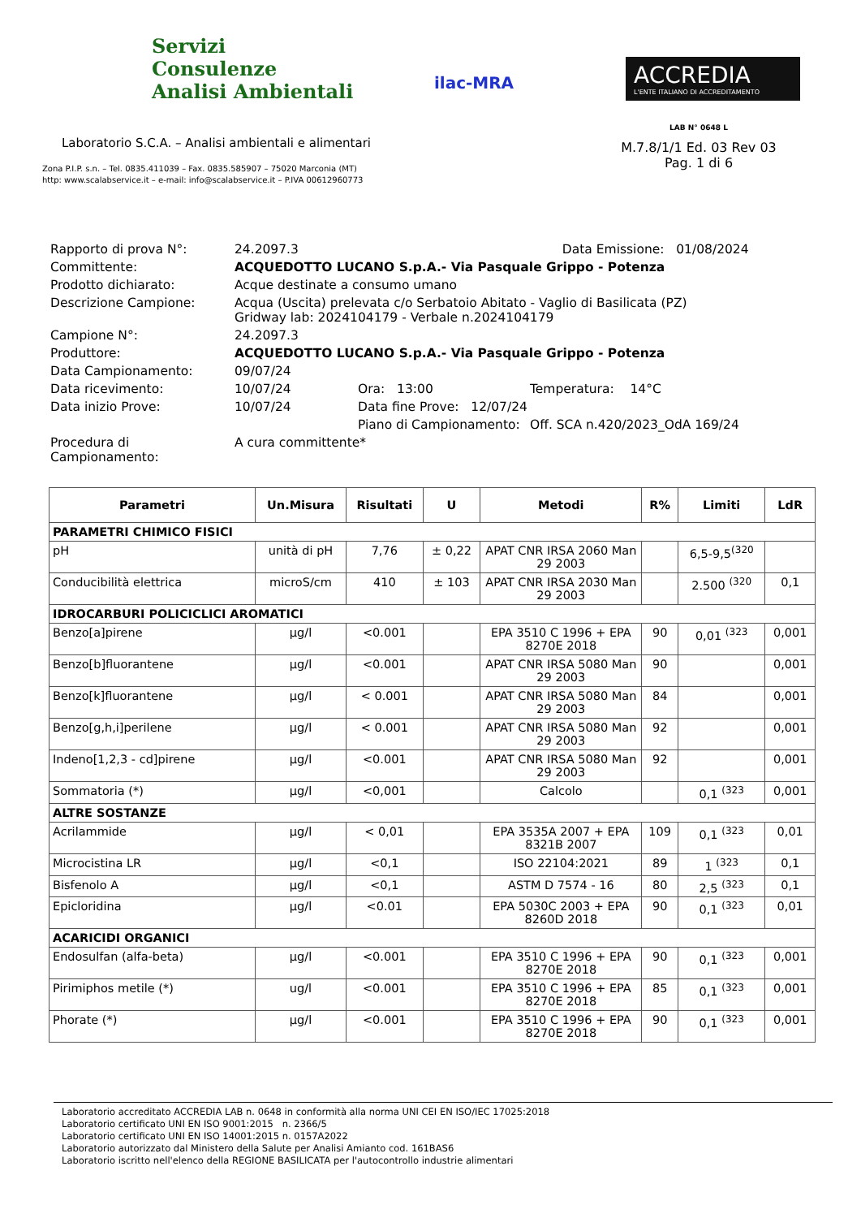Servizi
Consulenze
Analisi Ambientali
Laboratorio S.C.A. – Analisi ambientali e alimentari
Zona P.I.P. s.n. – Tel. 0835.411039 – Fax. 0835.585907 – 75020 Marconia (MT)
http: www.scalabservice.it – e-mail: info@scalabservice.it – P.IVA 00612960773
ilac-MRA
ACCREDIA
L'ENTE ITALIANO DI ACCREDITAMENTO
LAB N° 0648 L
M.7.8/1/1 Ed. 03 Rev 03
Pag. 1 di 6
| Rapporto di prova N°: | 24.2097.3 Data Emissione: 01/08/2024 | | |
| Committente: | ACQUEDOTTO LUCANO S.p.A.- Via Pasquale Grippo - Potenza | | |
| Prodotto dichiarato: | Acque destinate a consumo umano | | |
| Descrizione Campione: | Acqua (Uscita) prelevata c/o Serbatoio Abitato - Vaglio di Basilicata (PZ) Gridway lab: 2024104179 - Verbale n.2024104179 | | |
| Campione N°: | 24.2097.3 | | |
| Produttore: | ACQUEDOTTO LUCANO S.p.A.- Via Pasquale Grippo - Potenza | | |
| Data Campionamento: | 09/07/24 | | |
| Data ricevimento: | 10/07/24 | Ora: 13:00 | Temperatura: 14°C |
| Data inizio Prove: | 10/07/24 | Data fine Prove: 12/07/24 | |
| | | Piano di Campionamento: | Off. SCA n.420/2023_OdA 169/24 |
| Procedura di Campionamento: | A cura committente* | | |
| Parametri | Un.Misura | Risultati | U | Metodi | R% | Limiti | LdR |
| --- | --- | --- | --- | --- | --- | --- | --- |
| PARAMETRI CHIMICO FISICI | | | | | | | |
| pH | unità di pH | 7,76 | ± 0,22 | APAT CNR IRSA 2060 Man 29 2003 | | 6,5-9,5<sup>(320</sup> | |
| Conducibilità elettrica | microS/cm | 410 | ± 103 | APAT CNR IRSA 2030 Man 29 2003 | | 2.500 <sup>(320</sup> | 0,1 |
| IDROCARBURI POLICICLICI AROMATICI | | | | | | | |
| Benzo[a]pirene | µg/l | <0.001 | | EPA 3510 C 1996 + EPA 8270E 2018 | 90 | 0,01 <sup>(323</sup> | 0,001 |
| Benzo[b]fluorantene | µg/l | <0.001 | | APAT CNR IRSA 5080 Man 29 2003 | 90 | | 0,001 |
| Benzo[k]fluorantene | µg/l | < 0.001 | | APAT CNR IRSA 5080 Man 29 2003 | 84 | | 0,001 |
| Benzo[g,h,i]perilene | µg/l | < 0.001 | | APAT CNR IRSA 5080 Man 29 2003 | 92 | | 0,001 |
| Indeno[1,2,3 - cd]pirene | µg/l | <0.001 | | APAT CNR IRSA 5080 Man 29 2003 | 92 | | 0,001 |
| Sommatoria (*) | µg/l | <0,001 | | Calcolo | | 0,1 <sup>(323</sup> | 0,001 |
| ALTRE SOSTANZE | | | | | | | |
| Acrilammide | µg/l | < 0,01 | | EPA 3535A 2007 + EPA 8321B 2007 | 109 | 0,1 <sup>(323</sup> | 0,01 |
| Microcistina LR | µg/l | <0,1 | | ISO 22104:2021 | 89 | 1 <sup>(323</sup> | 0,1 |
| Bisfenolo A | µg/l | <0,1 | | ASTM D 7574 - 16 | 80 | 2,5 <sup>(323</sup> | 0,1 |
| Epicloridina | µg/l | <0.01 | | EPA 5030C 2003 + EPA 8260D 2018 | 90 | 0,1 <sup>(323</sup> | 0,01 |
| ACARICIDI ORGANICI | | | | | | | |
| Endosulfan (alfa-beta) | µg/l | <0.001 | | EPA 3510 C 1996 + EPA 8270E 2018 | 90 | 0,1 <sup>(323</sup> | 0,001 |
| Pirimiphos metile (*) | ug/l | <0.001 | | EPA 3510 C 1996 + EPA 8270E 2018 | 85 | 0,1 <sup>(323</sup> | 0,001 |
| Phorate (*) | µg/l | <0.001 | | EPA 3510 C 1996 + EPA 8270E 2018 | 90 | 0,1 <sup>(323</sup> | 0,001 |
Laboratorio accreditato ACCREDIA LAB n. 0648 in conformità alla norma UNI CEI EN ISO/IEC 17025:2018
Laboratorio certificato UNI EN ISO 9001:2015 n. 2366/5
Laboratorio certificato UNI EN ISO 14001:2015 n. 0157A2022
Laboratorio autorizzato dal Ministero della Salute per Analisi Amianto cod. 161BAS6
Laboratorio iscritto nell'elenco della REGIONE BASILICATA per l'autocontrollo industrie alimentari